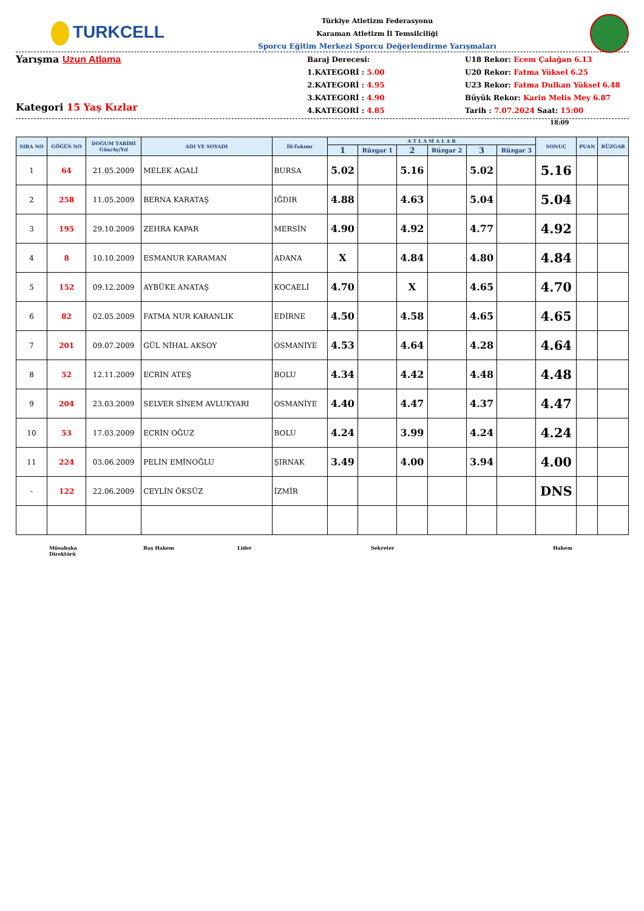TURKCELL
Türkiye Atletizm Federasyonu
Karaman Atletizm İl Temsilciliği
Sporcu Eğitim Merkezi Sporcu Değerlendirme Yarışmaları
Yarışma Uzun Atlama
Kategori 15 Yaş Kızlar
Baraj Derecesi:
1.KATEGORİ : 5.00
2.KATEGORİ : 4.95
3.KATEGORİ : 4.90
4.KATEGORİ : 4.85
U18 Rekor: Ecem Çalağan 6.13
U20 Rekor: Fatma Yüksel 6.25
U23 Rekor: Fatma Dulkan Yüksel 6.48
Büyük Rekor: Karin Melis Mey 6.87
Tarih : 7.07.2024 Saat: 15:00
18:09
| SIRA NO | GÖĞÜS NO | DOĞUM TARİHİ Gün/Ay/Yıl | ADI VE SOYADI | İli-Takımı | A T L A M A L A R | | | | | | SONUÇ | PUAN | RÜZGAR |
| --- | --- | --- | --- | --- | --- | --- | --- | --- | --- | --- | --- | --- | --- |
| | | | | | 1 | Rüzgar 1 | 2 | Rüzgar 2 | 3 | Rüzgar 3 | | | |
| 1 | 64 | 21.05.2009 | MELEK AGALİ | BURSA | 5.02 | | 5.16 | | 5.02 | | 5.16 | | |
| 2 | 258 | 11.05.2009 | BERNA KARATAŞ | IĞDIR | 4.88 | | 4.63 | | 5.04 | | 5.04 | | |
| 3 | 195 | 29.10.2009 | ZEHRA KAPAR | MERSİN | 4.90 | | 4.92 | | 4.77 | | 4.92 | | |
| 4 | 8 | 10.10.2009 | ESMANUR KARAMAN | ADANA | X | | 4.84 | | 4.80 | | 4.84 | | |
| 5 | 152 | 09.12.2009 | AYBÜKE ANATAŞ | KOCAELİ | 4.70 | | X | | 4.65 | | 4.70 | | |
| 6 | 82 | 02.05.2009 | FATMA NUR KARANLIK | EDİRNE | 4.50 | | 4.58 | | 4.65 | | 4.65 | | |
| 7 | 201 | 09.07.2009 | GÜL NİHAL AKSOY | OSMANİYE | 4.53 | | 4.64 | | 4.28 | | 4.64 | | |
| 8 | 52 | 12.11.2009 | ECRİN ATEŞ | BOLU | 4.34 | | 4.42 | | 4.48 | | 4.48 | | |
| 9 | 204 | 23.03.2009 | SELVER SİNEM AVLUKYARI | OSMANİYE | 4.40 | | 4.47 | | 4.37 | | 4.47 | | |
| 10 | 53 | 17.03.2009 | ECRİN OĞUZ | BOLU | 4.24 | | 3.99 | | 4.24 | | 4.24 | | |
| 11 | 224 | 03.06.2009 | PELİN EMİNOĞLU | ŞIRNAK | 3.49 | | 4.00 | | 3.94 | | 4.00 | | |
| - | 122 | 22.06.2009 | CEYLİN ÖKSÜZ | İZMİR | | | | | | | DNS | | |
Müsabaka
Direktörü
Baş Hakem Lider Sekreter Hakem